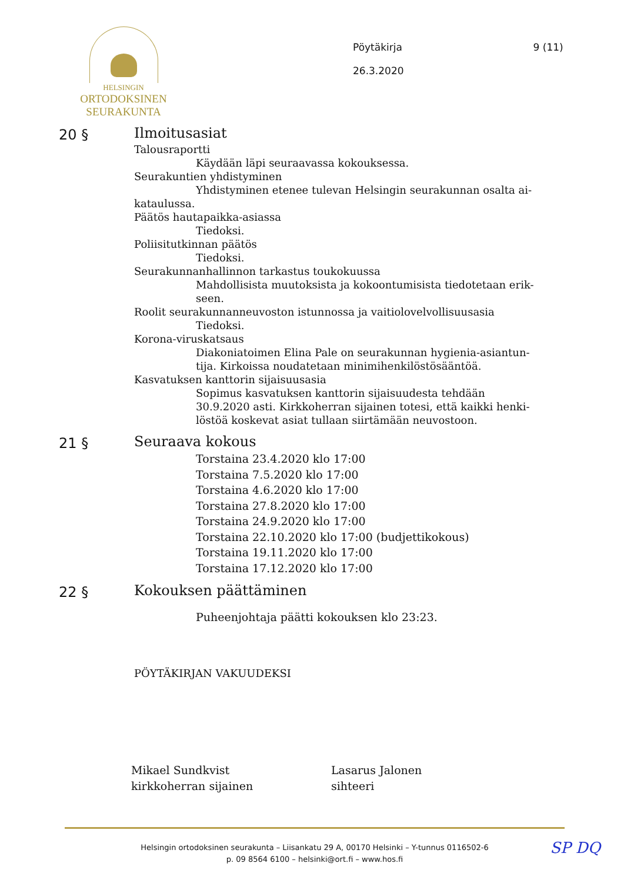HELSINGIN
ORTODOKSINEN
SEURAKUNTA
Pöytäkirja
26.3.2020
9 (11)
20 §
Ilmoitusasiat
Talousraportti
Käydään läpi seuraavassa kokouksessa.
Seurakuntien yhdistyminen
Yhdistyminen etenee tulevan Helsingin seurakunnan osalta ai-
kataulussa.
Päätös hautapaikka-asiassa
Tiedoksi.
Poliisitutkinnan päätös
Tiedoksi.
Seurakunnanhallinnon tarkastus toukokuussa
Mahdollisista muutoksista ja kokoontumisista tiedotetaan erik-
seen.
Roolit seurakunnanneuvoston istunnossa ja vaitiolovelvollisuusasia
Tiedoksi.
Korona-viruskatsaus
Diakoniatoimen Elina Pale on seurakunnan hygienia-asiantun-
tija. Kirkoissa noudatetaan minimihenkilöstösääntöä.
Kasvatuksen kanttorin sijaisuusasia
Sopimus kasvatuksen kanttorin sijaisuudesta tehdään
30.9.2020 asti. Kirkkoherran sijainen totesi, että kaikki henki-
löstöä koskevat asiat tullaan siirtämään neuvostoon.
21 §
Seuraava kokous
Torstaina 23.4.2020 klo 17:00
Torstaina 7.5.2020 klo 17:00
Torstaina 4.6.2020 klo 17:00
Torstaina 27.8.2020 klo 17:00
Torstaina 24.9.2020 klo 17:00
Torstaina 22.10.2020 klo 17:00 (budjettikokous)
Torstaina 19.11.2020 klo 17:00
Torstaina 17.12.2020 klo 17:00
22 §
Kokouksen päättäminen
Puheenjohtaja päätti kokouksen klo 23:23.
PÖYTÄKIRJAN VAKUUDEKSI
Mikael Sundkvist
kirkkoherran sijainen
Lasarus Jalonen
sihteeri
Helsingin ortodoksinen seurakunta – Liisankatu 29 A, 00170 Helsinki – Y-tunnus 0116502-6
p. 09 8564 6100 – helsinki@ort.fi – www.hos.fi
SP DQ